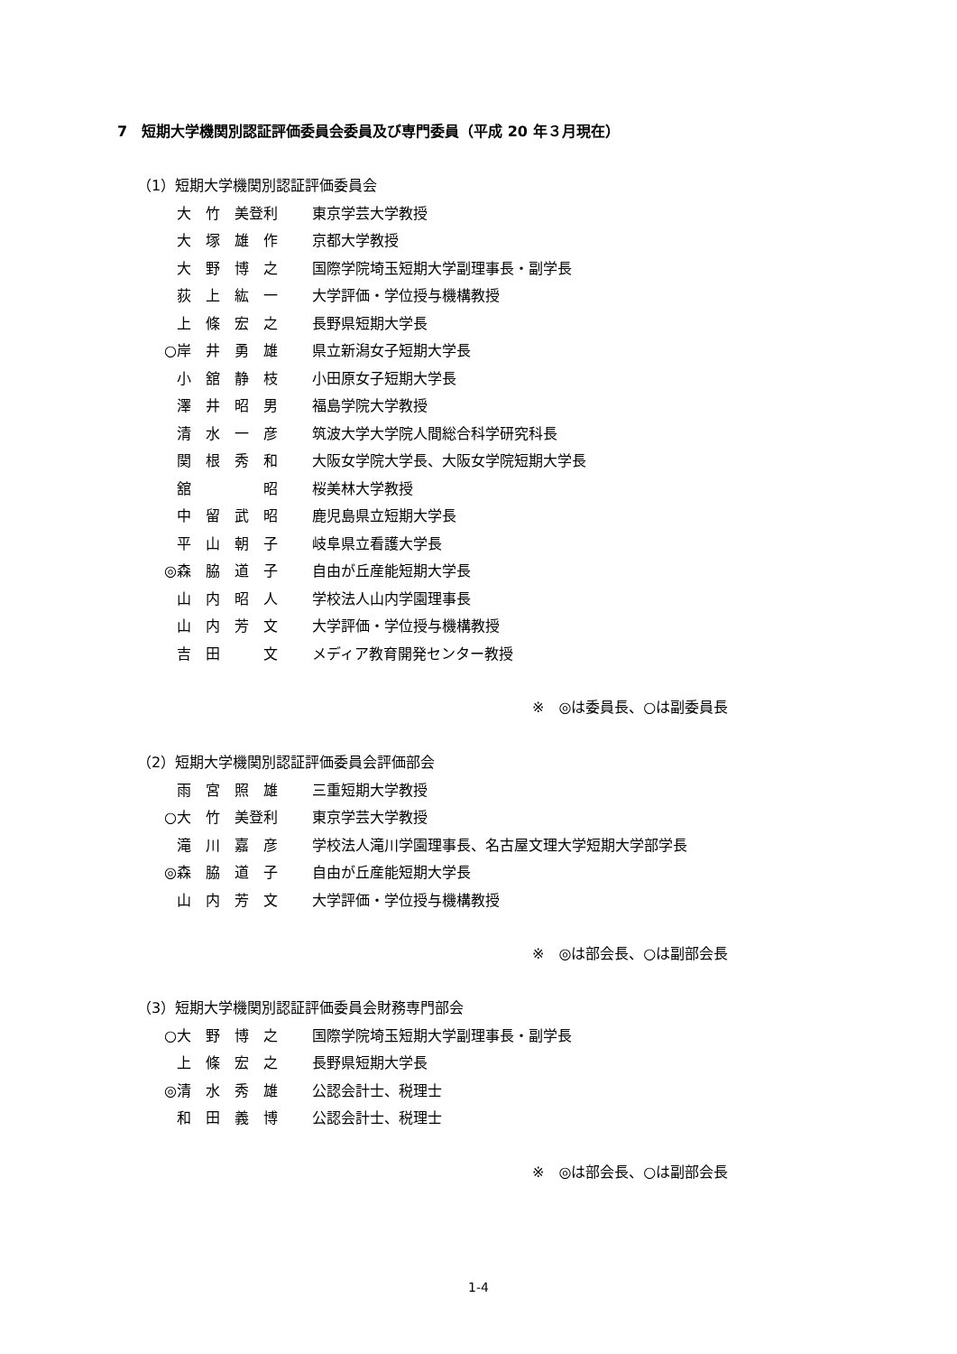7　短期大学機関別認証評価委員会委員及び専門委員（平成 20 年３月現在）
（1）短期大学機関別認証評価委員会
大　竹　美登利 東京学芸大学教授
大　塚　雄　作 京都大学教授
大　野　博　之 国際学院埼玉短期大学副理事長・副学長
荻　上　紘　一 大学評価・学位授与機構教授
上　條　宏　之 長野県短期大学長
○ 岸　井　勇　雄 県立新潟女子短期大学長
小　舘　静　枝 小田原女子短期大学長
澤　井　昭　男 福島学院大学教授
清　水　一　彦 筑波大学大学院人間総合科学研究科長
関　根　秀　和 大阪女学院大学長、大阪女学院短期大学長
舘　　　　　昭 桜美林大学教授
中　留　武　昭 鹿児島県立短期大学長
平　山　朝　子 岐阜県立看護大学長
◎ 森　脇　道　子 自由が丘産能短期大学長
山　内　昭　人 学校法人山内学園理事長
山　内　芳　文 大学評価・学位授与機構教授
吉　田　　　文 メディア教育開発センター教授
※　◎は委員長、○は副委員長
（2）短期大学機関別認証評価委員会評価部会
雨　宮　照　雄 三重短期大学教授
○ 大　竹　美登利 東京学芸大学教授
滝　川　嘉　彦 学校法人滝川学園理事長、名古屋文理大学短期大学部学長
◎ 森　脇　道　子 自由が丘産能短期大学長
山　内　芳　文 大学評価・学位授与機構教授
※　◎は部会長、○は副部会長
（3）短期大学機関別認証評価委員会財務専門部会
○ 大　野　博　之 国際学院埼玉短期大学副理事長・副学長
上　條　宏　之 長野県短期大学長
◎ 清　水　秀　雄 公認会計士、税理士
和　田　義　博 公認会計士、税理士
※　◎は部会長、○は副部会長
1-4